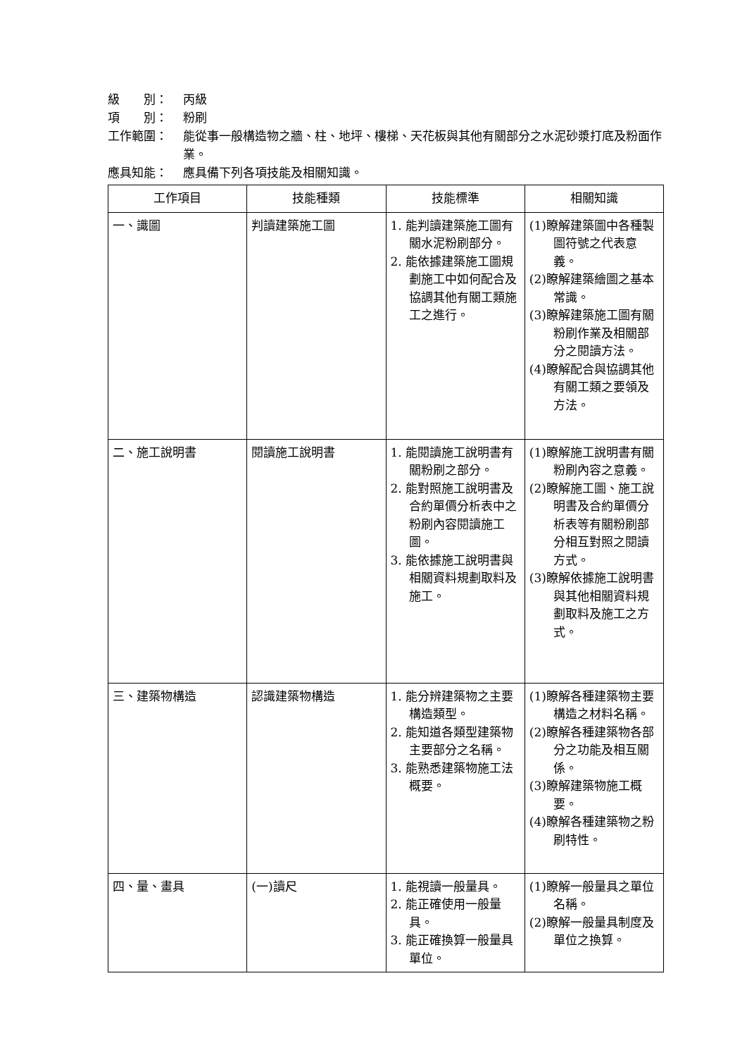級　　別： 丙級
項　　別： 粉刷
工作範圍： 能從事一般構造物之牆、柱、地坪、樓梯、天花板與其他有關部分之水泥砂漿打底及粉面作業。
應具知能： 應具備下列各項技能及相關知識。
| 工作項目 | 技能種類 | 技能標準 | 相關知識 |
| --- | --- | --- | --- |
| 一、識圖 | 判讀建築施工圖 | 1. 能判讀建築施工圖有關水泥粉刷部分。 2. 能依據建築施工圖規劃施工中如何配合及協調其他有關工類施工之進行。 | (1)瞭解建築圖中各種製圖符號之代表意義。 (2)瞭解建築繪圖之基本常識。 (3)瞭解建築施工圖有關粉刷作業及相關部分之閱讀方法。 (4)瞭解配合與協調其他有關工類之要領及方法。 |
| 二、施工說明書 | 閱讀施工說明書 | 1. 能閱讀施工說明書有關粉刷之部分。 2. 能對照施工說明書及合約單價分析表中之粉刷內容閱讀施工圖。 3. 能依據施工說明書與相關資料規劃取料及施工。 | (1)瞭解施工說明書有關粉刷內容之意義。 (2)瞭解施工圖、施工說明書及合約單價分析表等有關粉刷部分相互對照之閱讀方式。 (3)瞭解依據施工說明書與其他相關資料規劃取料及施工之方式。 |
| 三、建築物構造 | 認識建築物構造 | 1. 能分辨建築物之主要構造類型。 2. 能知道各類型建築物主要部分之名稱。 3. 能熟悉建築物施工法概要。 | (1)瞭解各種建築物主要構造之材料名稱。 (2)瞭解各種建築物各部分之功能及相互關係。 (3)瞭解建築物施工概要。 (4)瞭解各種建築物之粉刷特性。 |
| 四、量、畫具 | (一)讀尺 | 1. 能視讀一般量具。 2. 能正確使用一般量具。 3. 能正確換算一般量具單位。 | (1)瞭解一般量具之單位名稱。 (2)瞭解一般量具制度及單位之換算。 |